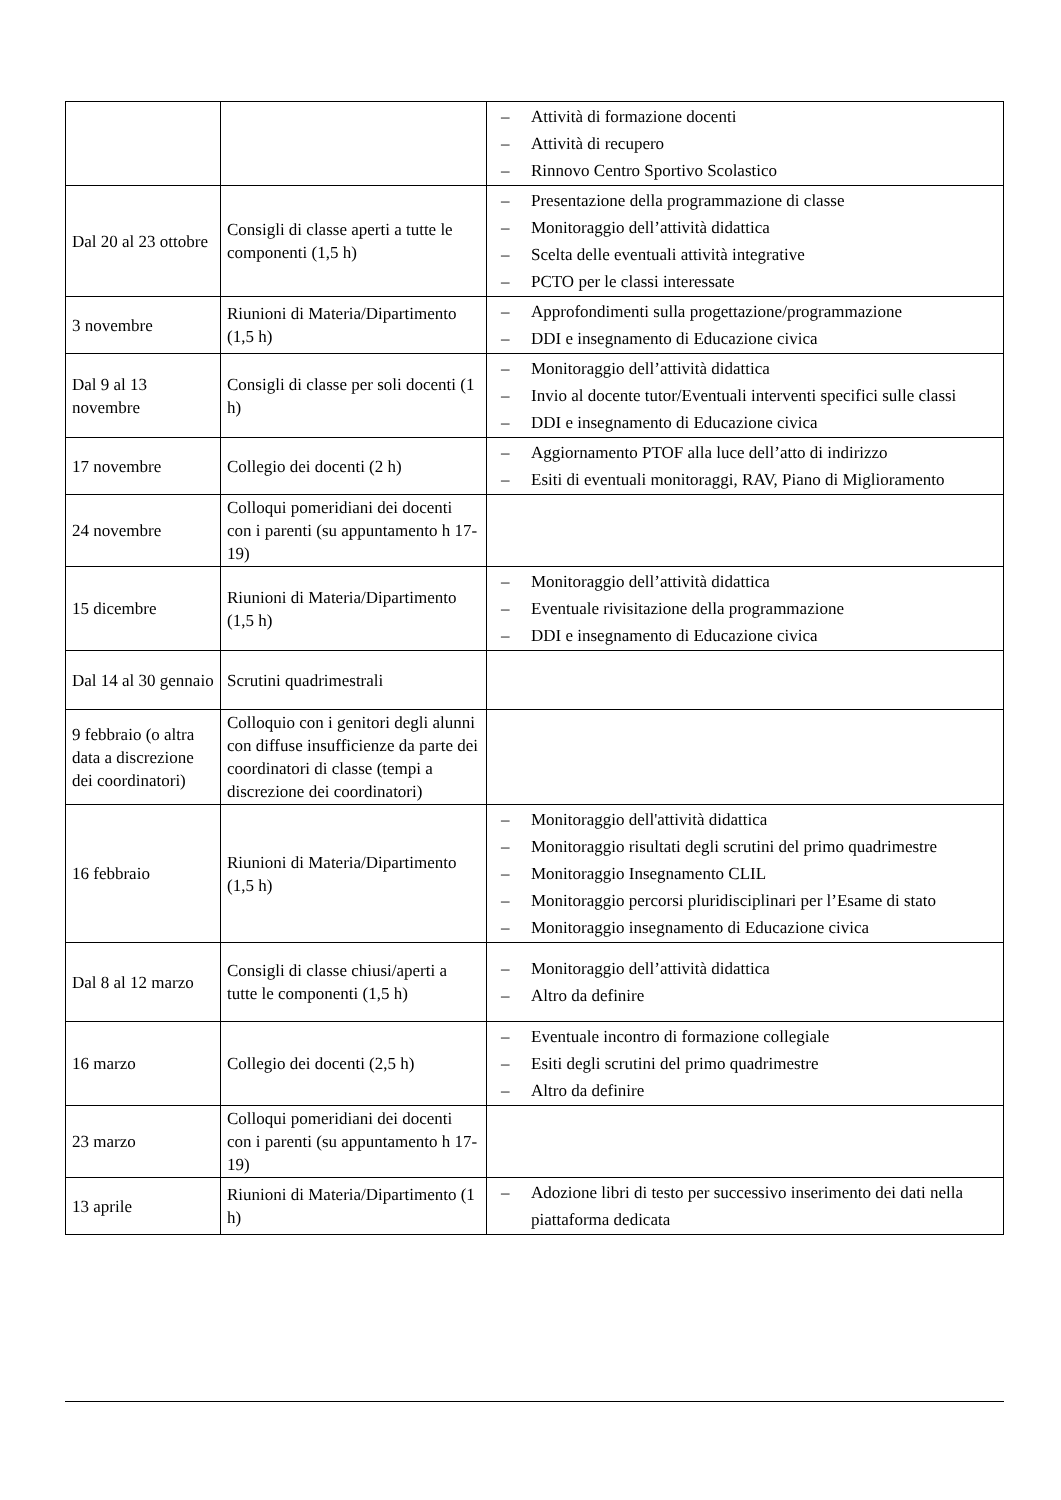| | | – Attività di formazione docenti – Attività di recupero – Rinnovo Centro Sportivo Scolastico |
| Dal 20 al 23 ottobre | Consigli di classe aperti a tutte le componenti (1,5 h) | – Presentazione della programmazione di classe – Monitoraggio dell’attività didattica – Scelta delle eventuali attività integrative – PCTO per le classi interessate |
| 3 novembre | Riunioni di Materia/Dipartimento (1,5 h) | – Approfondimenti sulla progettazione/programmazione – DDI e insegnamento di Educazione civica |
| Dal 9 al 13 novembre | Consigli di classe per soli docenti (1 h) | – Monitoraggio dell’attività didattica – Invio al docente tutor/Eventuali interventi specifici sulle classi – DDI e insegnamento di Educazione civica |
| 17 novembre | Collegio dei docenti (2 h) | – Aggiornamento PTOF alla luce dell’atto di indirizzo – Esiti di eventuali monitoraggi, RAV, Piano di Miglioramento |
| 24 novembre | Colloqui pomeridiani dei docenti con i parenti (su appuntamento h 17-19) | |
| 15 dicembre | Riunioni di Materia/Dipartimento (1,5 h) | – Monitoraggio dell’attività didattica – Eventuale rivisitazione della programmazione – DDI e insegnamento di Educazione civica |
| Dal 14 al 30 gennaio | Scrutini quadrimestrali | |
| 9 febbraio (o altra data a discrezione dei coordinatori) | Colloquio con i genitori degli alunni con diffuse insufficienze da parte dei coordinatori di classe (tempi a discrezione dei coordinatori) | |
| 16 febbraio | Riunioni di Materia/Dipartimento (1,5 h) | – Monitoraggio dell'attività didattica – Monitoraggio risultati degli scrutini del primo quadrimestre – Monitoraggio Insegnamento CLIL – Monitoraggio percorsi pluridisciplinari per l’Esame di stato – Monitoraggio insegnamento di Educazione civica |
| Dal 8 al 12 marzo | Consigli di classe chiusi/aperti a tutte le componenti (1,5 h) | – Monitoraggio dell’attività didattica – Altro da definire |
| 16 marzo | Collegio dei docenti (2,5 h) | – Eventuale incontro di formazione collegiale – Esiti degli scrutini del primo quadrimestre – Altro da definire |
| 23 marzo | Colloqui pomeridiani dei docenti con i parenti (su appuntamento h 17-19) | |
| 13 aprile | Riunioni di Materia/Dipartimento (1 h) | – Adozione libri di testo per successivo inserimento dei dati nella piattaforma dedicata |